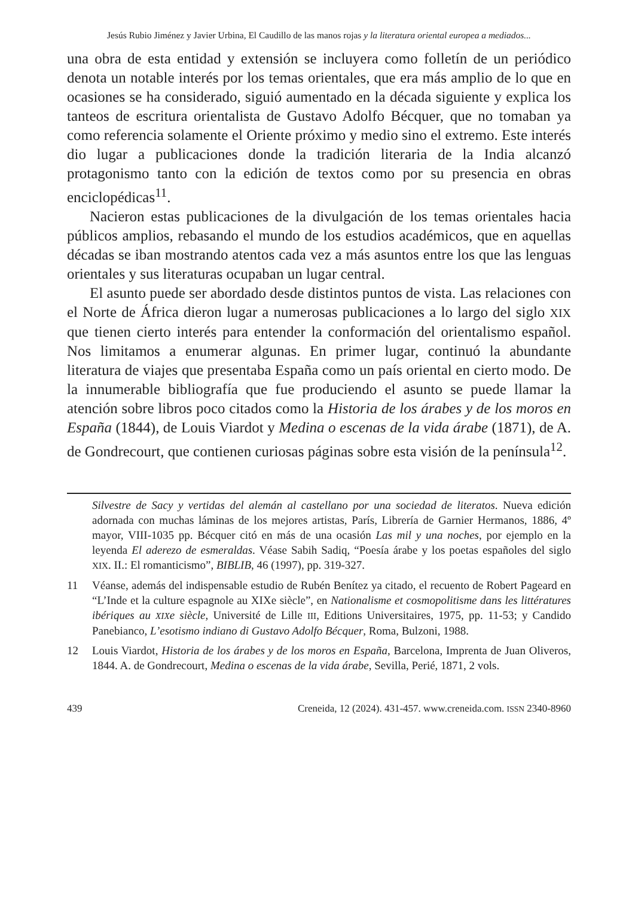Jesús Rubio Jiménez y Javier Urbina, El Caudillo de las manos rojas y la literatura oriental europea a mediados...
una obra de esta entidad y extensión se incluyera como folletín de un periódico denota un notable interés por los temas orientales, que era más amplio de lo que en ocasiones se ha considerado, siguió aumentado en la década siguiente y explica los tanteos de escritura orientalista de Gustavo Adolfo Bécquer, que no tomaban ya como referencia solamente el Oriente próximo y medio sino el extremo. Este interés dio lugar a publicaciones donde la tradición literaria de la India alcanzó protagonismo tanto con la edición de textos como por su presencia en obras enciclopédicas<sup>11</sup>.
Nacieron estas publicaciones de la divulgación de los temas orientales hacia públicos amplios, rebasando el mundo de los estudios académicos, que en aquellas décadas se iban mostrando atentos cada vez a más asuntos entre los que las lenguas orientales y sus literaturas ocupaban un lugar central.
El asunto puede ser abordado desde distintos puntos de vista. Las relaciones con el Norte de África dieron lugar a numerosas publicaciones a lo largo del siglo XIX que tienen cierto interés para entender la conformación del orientalismo español. Nos limitamos a enumerar algunas. En primer lugar, continuó la abundante literatura de viajes que presentaba España como un país oriental en cierto modo. De la innumerable bibliografía que fue produciendo el asunto se puede llamar la atención sobre libros poco citados como la Historia de los árabes y de los moros en España (1844), de Louis Viardot y Medina o escenas de la vida árabe (1871), de A. de Gondrecourt, que contienen curiosas páginas sobre esta visión de la península<sup>12</sup>.
Silvestre de Sacy y vertidas del alemán al castellano por una sociedad de literatos. Nueva edición adornada con muchas láminas de los mejores artistas, París, Librería de Garnier Hermanos, 1886, 4º mayor, VIII-1035 pp. Bécquer citó en más de una ocasión Las mil y una noches, por ejemplo en la leyenda El aderezo de esmeraldas. Véase Sabih Sadiq, “Poesía árabe y los poetas españoles del siglo XIX. II.: El romanticismo”, BIBLIB, 46 (1997), pp. 319-327.
11 Véanse, además del indispensable estudio de Rubén Benítez ya citado, el recuento de Robert Pageard en “L’Inde et la culture espagnole au XIXe siècle”, en Nationalisme et cosmopolitisme dans les littératures ibériques au XIXe siècle, Université de Lille III, Editions Universitaires, 1975, pp. 11-53; y Candido Panebianco, L’esotismo indiano di Gustavo Adolfo Bécquer, Roma, Bulzoni, 1988.
12 Louis Viardot, Historia de los árabes y de los moros en España, Barcelona, Imprenta de Juan Oliveros, 1844. A. de Gondrecourt, Medina o escenas de la vida árabe, Sevilla, Perié, 1871, 2 vols.
439 Creneida, 12 (2024). 431-457. www.creneida.com. ISSN 2340-8960